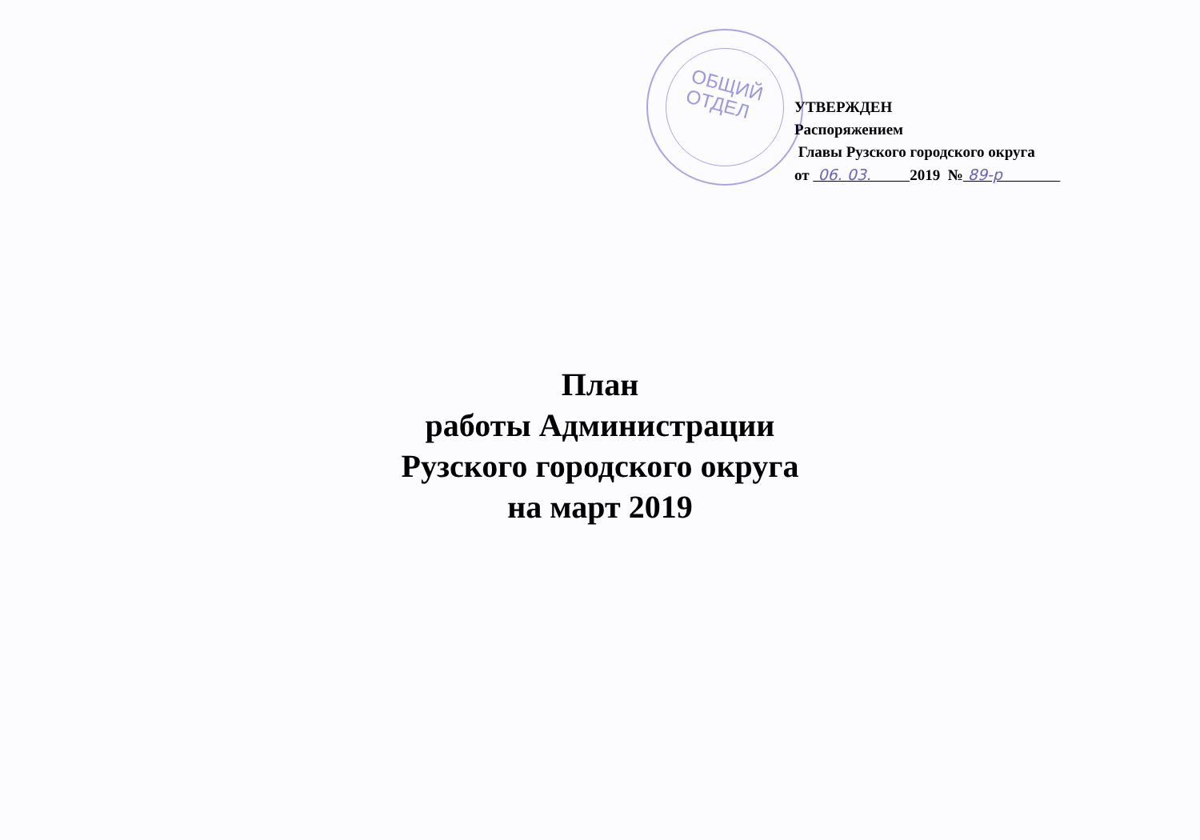ОБЩИЙ
ОТДЕЛ
УТВЕРЖДЕН
Распоряжением
Главы Рузского городского округа
от 06. 03. 2019 № 89-р
План
работы Администрации
Рузского городского округа
на март 2019